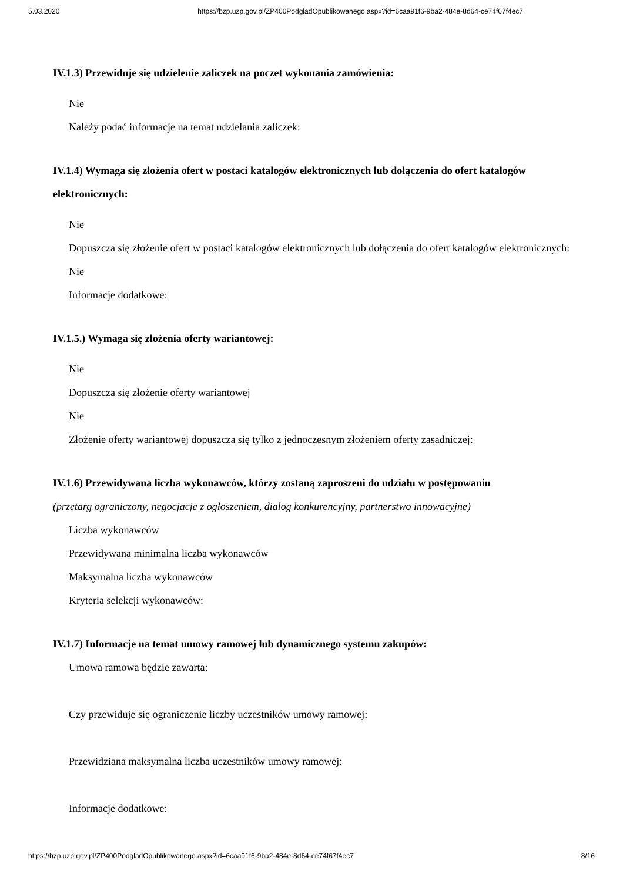5.03.2020 https://bzp.uzp.gov.pl/ZP400PodgladOpublikowanego.aspx?id=6caa91f6-9ba2-484e-8d64-ce74f67f4ec7
IV.1.3) Przewiduje się udzielenie zaliczek na poczet wykonania zamówienia:
Nie
Należy podać informacje na temat udzielania zaliczek:
IV.1.4) Wymaga się złożenia ofert w postaci katalogów elektronicznych lub dołączenia do ofert katalogów elektronicznych:
Nie
Dopuszcza się złożenie ofert w postaci katalogów elektronicznych lub dołączenia do ofert katalogów elektronicznych:
Nie
Informacje dodatkowe:
IV.1.5.) Wymaga się złożenia oferty wariantowej:
Nie
Dopuszcza się złożenie oferty wariantowej
Nie
Złożenie oferty wariantowej dopuszcza się tylko z jednoczesnym złożeniem oferty zasadniczej:
IV.1.6) Przewidywana liczba wykonawców, którzy zostaną zaproszeni do udziału w postępowaniu
(przetarg ograniczony, negocjacje z ogłoszeniem, dialog konkurencyjny, partnerstwo innowacyjne)
Liczba wykonawców
Przewidywana minimalna liczba wykonawców
Maksymalna liczba wykonawców
Kryteria selekcji wykonawców:
IV.1.7) Informacje na temat umowy ramowej lub dynamicznego systemu zakupów:
Umowa ramowa będzie zawarta:
Czy przewiduje się ograniczenie liczby uczestników umowy ramowej:
Przewidziana maksymalna liczba uczestników umowy ramowej:
Informacje dodatkowe:
https://bzp.uzp.gov.pl/ZP400PodgladOpublikowanego.aspx?id=6caa91f6-9ba2-484e-8d64-ce74f67f4ec7 8/16